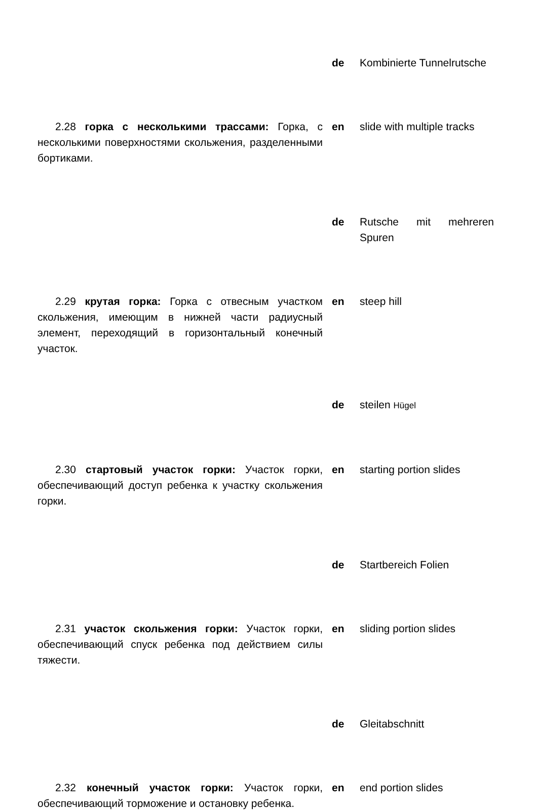de Kombinierte Tunnelrutsche
2.28 горка с несколькими трассами: Горка, с несколькими поверхностями скольжения, разделенными бортиками.
en slide with multiple tracks
de Rutsche mit mehreren Spuren
2.29 крутая горка: Горка с отвесным участком скольжения, имеющим в нижней части радиусный элемент, переходящий в горизонтальный конечный участок.
en steep hill
de steilen Hügel
2.30 стартовый участок горки: Участок горки, обеспечивающий доступ ребенка к участку скольжения горки.
en starting portion slides
de Startbereich Folien
2.31 участок скольжения горки: Участок горки, обеспечивающий спуск ребенка под действием силы тяжести.
en sliding portion slides
de Gleitabschnitt
2.32 конечный участок горки: Участок горки, обеспечивающий торможение и остановку ребенка.
en end portion slides